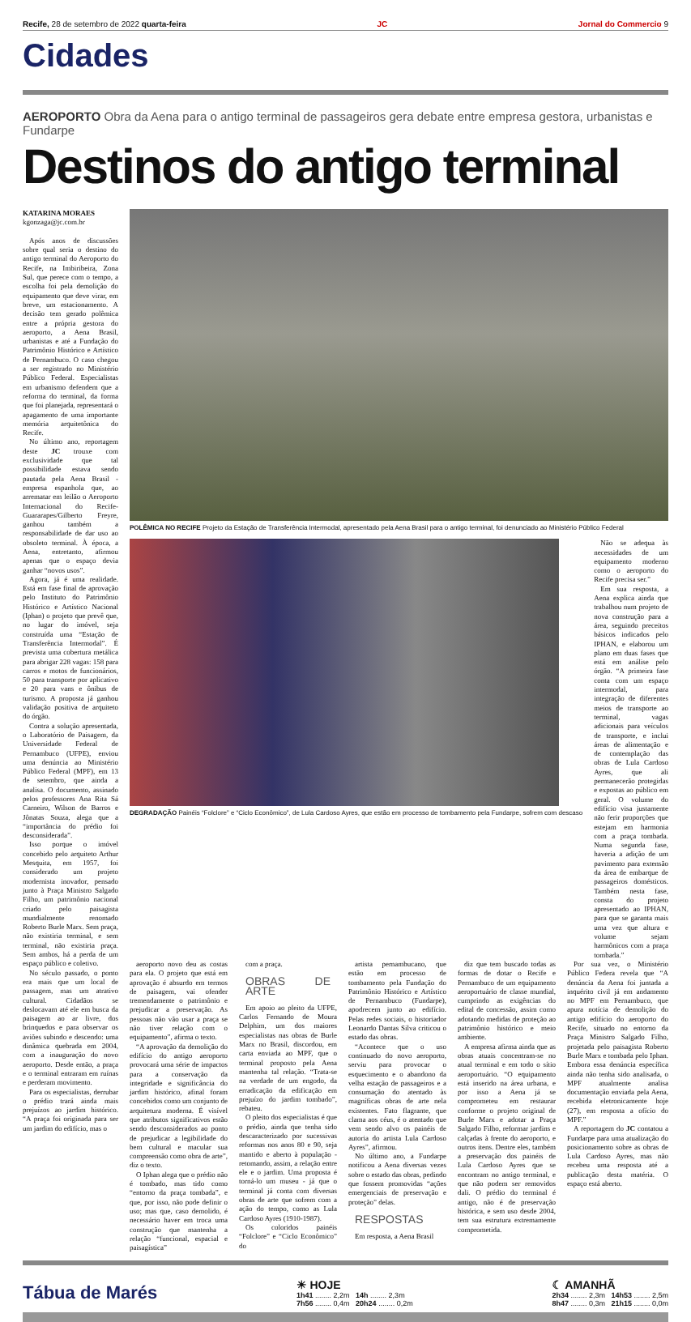Recife, 28 de setembro de 2022 quarta-feira JC Jornal do Commercio 9
Cidades
AEROPORTO Obra da Aena para o antigo terminal de passageiros gera debate entre empresa gestora, urbanistas e Fundarpe
Destinos do antigo terminal
KATARINA MORAES
kgonzaga@jc.com.br
Após anos de discussões sobre qual seria o destino do antigo terminal do Aeroporto do Recife, na Imbiribeira, Zona Sul, que perece com o tempo, a escolha foi pela demolição do equipamento que deve virar, em breve, um estacionamento. A decisão tem gerado polêmica entre a própria gestora do aeroporto, a Aena Brasil, urbanistas e até a Fundação do Patrimônio Histórico e Artístico de Pernambuco. O caso chegou a ser registrado no Ministério Público Federal. Especialistas em urbanismo defendem que a reforma do terminal, da forma que foi planejada, representará o apagamento de uma importante memória arquitetônica do Recife.
No último ano, reportagem deste JC trouxe com exclusividade que tal possibilidade estava sendo pautada pela Aena Brasil - empresa espanhola que, ao arrematar em leilão o Aeroporto Internacional do Recife-Guararapes/Gilberto Freyre, ganhou também a responsabilidade de dar uso ao obsoleto terminal. À época, a Aena, entretanto, afirmou apenas que o espaço devia ganhar “novos usos”.
Agora, já é uma realidade. Está em fase final de aprovação pelo Instituto do Patrimônio Histórico e Artístico Nacional (Iphan) o projeto que prevê que, no lugar do imóvel, seja construída uma “Estação de Transferência Intermodal”. É prevista uma cobertura metálica para abrigar 228 vagas: 158 para carros e motos de funcionários, 50 para transporte por aplicativo e 20 para vans e ônibus de turismo. A proposta já ganhou validação positiva de arquiteto do órgão.
Contra a solução apresentada, o Laboratório de Paisagem, da Universidade Federal de Pernambuco (UFPE), enviou uma denúncia ao Ministério Público Federal (MPF), em 13 de setembro, que ainda a analisa. O documento, assinado pelos professores Ana Rita Sá Carneiro, Wilson de Barros e Jônatas Souza, alega que a “importância do prédio foi desconsiderada”.
Isso porque o imóvel concebido pelo arquiteto Arthur Mesquita, em 1957, foi considerado um projeto modernista inovador, pensado junto à Praça Ministro Salgado Filho, um patrimônio nacional criado pelo paisagista mundialmente renomado Roberto Burle Marx. Sem praça, não existiria terminal, e sem terminal, não existiria praça. Sem ambos, há a perda de um espaço público e coletivo.
No século passado, o ponto era mais que um local de passagem, mas um atrativo cultural. Cidadãos se deslocavam até ele em busca da paisagem ao ar livre, dos brinquedos e para observar os aviões subindo e descendo: uma dinâmica quebrada em 2004, com a inauguração do novo aeroporto. Desde então, a praça e o terminal entraram em ruínas e perderam movimento.
Para os especialistas, derrubar o prédio trará ainda mais prejuízos ao jardim histórico. “A praça foi originada para ser um jardim do edifício, mas o
POLÊMICA NO RECIFE Projeto da Estação de Transferência Intermodal, apresentado pela Aena Brasil para o antigo terminal, foi denunciado ao Ministério Público Federal
DEGRADAÇÃO Painéis “Folclore” e “Ciclo Econômico”, de Lula Cardoso Ayres, que estão em processo de tombamento pela Fundarpe, sofrem com descaso
Não se adequa às necessidades de um equipamento moderno como o aeroporto do Recife precisa ser.”
Em sua resposta, a Aena explica ainda que trabalhou num projeto de nova construção para a área, seguindo preceitos básicos indicados pelo IPHAN, e elaborou um plano em duas fases que está em análise pelo órgão. “A primeira fase conta com um espaço intermodal, para integração de diferentes meios de transporte ao terminal, vagas adicionais para veículos de transporte, e inclui áreas de alimentação e de contemplação das obras de Lula Cardoso Ayres, que ali permanecerão protegidas e expostas ao público em geral. O volume do edifício visa justamente não ferir proporções que estejam em harmonia com a praça tombada. Numa segunda fase, haveria a adição de um pavimento para extensão da área de embarque de passageiros domésticos. Também nesta fase, consta do projeto apresentado ao IPHAN, para que se garanta mais uma vez que altura e volume sejam harmônicos com a praça tombada.”
aeroporto novo deu as costas para ela. O projeto que está em aprovação é absurdo em termos de paisagem, vai ofender tremendamente o patrimônio e prejudicar a preservação. As pessoas não vão usar a praça se não tiver relação com o equipamento”, afirma o texto.
“A aprovação da demolição do edifício do antigo aeroporto provocará uma série de impactos para a conservação da integridade e significância do jardim histórico, afinal foram concebidos como um conjunto de arquitetura moderna. É visível que atributos significativos estão sendo desconsiderados ao ponto de prejudicar a legibilidade do bem cultural e macular sua compreensão como obra de arte”, diz o texto.
O Iphan alega que o prédio não é tombado, mas tido como “entorno da praça tombada”, e que, por isso, não pode definir o uso; mas que, caso demolido, é necessário haver em troca uma construção que mantenha a relação “funcional, espacial e paisagística”
com a praça.
OBRAS DE ARTE
Em apoio ao pleito da UFPE, Carlos Fernando de Moura Delphim, um dos maiores especialistas nas obras de Burle Marx no Brasil, discordou, em carta enviada ao MPF, que o terminal proposto pela Aena mantenha tal relação. “Trata-se na verdade de um engodo, da erradicação da edificação em prejuízo do jardim tombado”, rebateu.
O pleito dos especialistas é que o prédio, ainda que tenha sido descaracterizado por sucessivas reformas nos anos 80 e 90, seja mantido e aberto à população - retomando, assim, a relação entre ele e o jardim. Uma proposta é torná-lo um museu - já que o terminal já conta com diversas obras de arte que sofrem com a ação do tempo, como as Lula Cardoso Ayres (1910-1987).
Os coloridos painéis “Folclore” e “Ciclo Econômico” do
artista pernambucano, que estão em processo de tombamento pela Fundação do Patrimônio Histórico e Artístico de Pernambuco (Fundarpe), apodrecem junto ao edifício. Pelas redes sociais, o historiador Leonardo Dantas Silva criticou o estado das obras.
“Acontece que o uso continuado do novo aeroporto, serviu para provocar o esquecimento e o abandono da velha estação de passageiros e a consumação do atentado às magníficas obras de arte nela existentes. Fato flagrante, que clama aos céus, é o atentado que vem sendo alvo os painéis de autoria do artista Lula Cardoso Ayres”, afirmou.
No último ano, a Fundarpe notificou a Aena diversas vezes sobre o estado das obras, pedindo que fossem promovidas “ações emergenciais de preservação e proteção” delas.
RESPOSTAS
Em resposta, a Aena Brasil
diz que tem buscado todas as formas de dotar o Recife e Pernambuco de um equipamento aeroportuário de classe mundial, cumprindo as exigências do edital de concessão, assim como adotando medidas de proteção ao patrimônio histórico e meio ambiente.
A empresa afirma ainda que as obras atuais concentram-se no atual terminal e em todo o sítio aeroportuário. “O equipamento está inserido na área urbana, e por isso a Aena já se comprometeu em restaurar conforme o projeto original de Burle Marx e adotar a Praça Salgado Filho, reformar jardins e calçadas à frente do aeroporto, e outros itens. Dentre eles, também a preservação dos painéis de Lula Cardoso Ayres que se encontram no antigo terminal, e que não podem ser removidos dali. O prédio do terminal é antigo, não é de preservação histórica, e sem uso desde 2004, tem sua estrutura extremamente comprometida.
Por sua vez, o Ministério Público Federa revela que “A denúncia da Aena foi juntada a inquérito civil já em andamento no MPF em Pernambuco, que apura notícia de demolição do antigo edifício do aeroporto do Recife, situado no entorno da Praça Ministro Salgado Filho, projetada pelo paisagista Roberto Burle Marx e tombada pelo Iphan. Embora essa denúncia específica ainda não tenha sido analisada, o MPF atualmente analisa documentação enviada pela Aena, recebida eletronicamente hoje (27), em resposta a ofício do MPF.”
A reportagem do JC contatou a Fundarpe para uma atualização do posicionamento sobre as obras de Lula Cardoso Ayres, mas não recebeu uma resposta até a publicação desta matéria. O espaço está aberto.
Tábua de Marés
☀ HOJE
1h41 ........ 2,2m 14h ........ 2,3m
7h56 ........ 0,4m 20h24 ........ 0,2m
☾ AMANHÃ
2h34 ........ 2,3m 14h53 ........ 2,5m
8h47 ........ 0,3m 21h15 ........ 0,0m